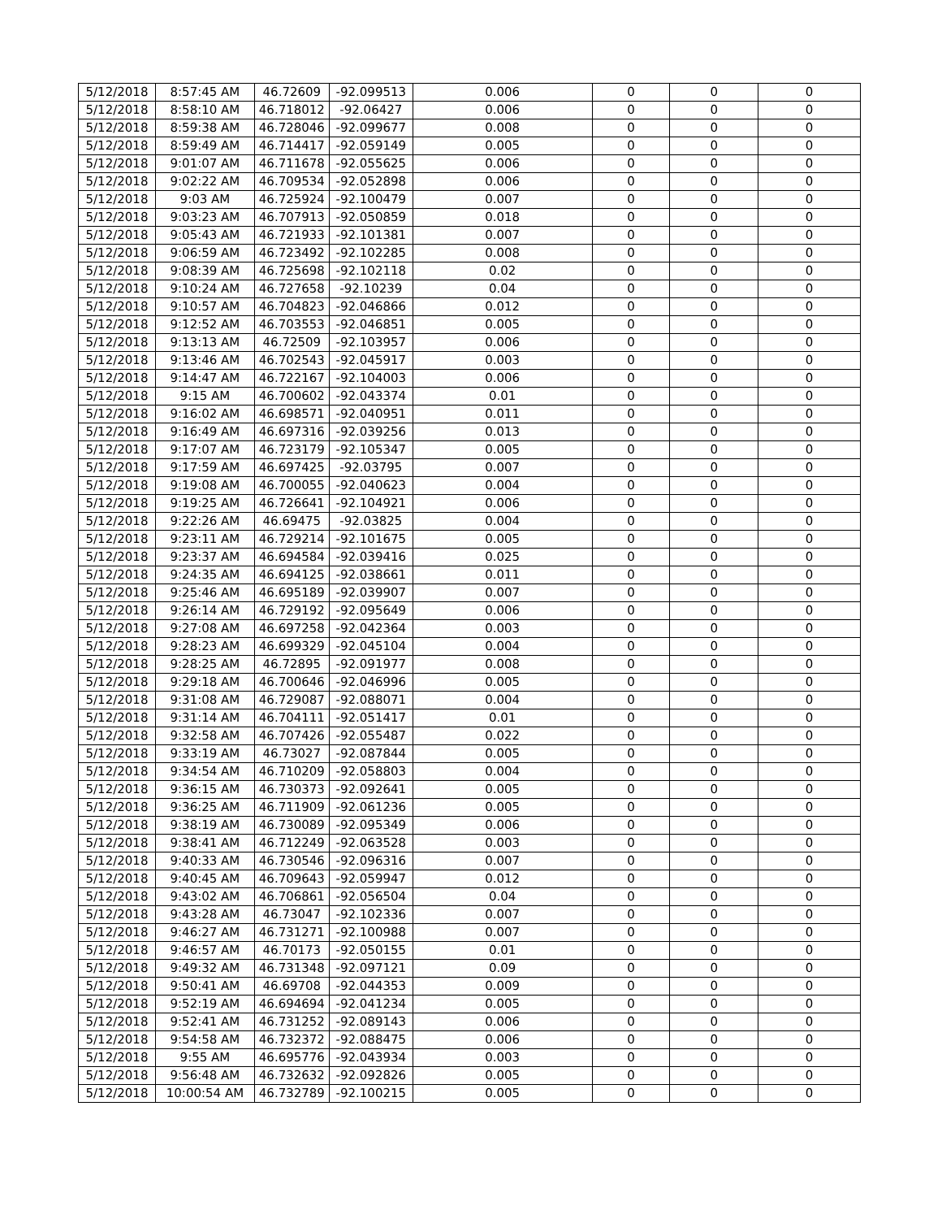| 5/12/2018 | 8:57:45 AM | 46.72609 | -92.099513 | 0.006 | 0 | 0 | 0 |
| 5/12/2018 | 8:58:10 AM | 46.718012 | -92.06427 | 0.006 | 0 | 0 | 0 |
| 5/12/2018 | 8:59:38 AM | 46.728046 | -92.099677 | 0.008 | 0 | 0 | 0 |
| 5/12/2018 | 8:59:49 AM | 46.714417 | -92.059149 | 0.005 | 0 | 0 | 0 |
| 5/12/2018 | 9:01:07 AM | 46.711678 | -92.055625 | 0.006 | 0 | 0 | 0 |
| 5/12/2018 | 9:02:22 AM | 46.709534 | -92.052898 | 0.006 | 0 | 0 | 0 |
| 5/12/2018 | 9:03 AM | 46.725924 | -92.100479 | 0.007 | 0 | 0 | 0 |
| 5/12/2018 | 9:03:23 AM | 46.707913 | -92.050859 | 0.018 | 0 | 0 | 0 |
| 5/12/2018 | 9:05:43 AM | 46.721933 | -92.101381 | 0.007 | 0 | 0 | 0 |
| 5/12/2018 | 9:06:59 AM | 46.723492 | -92.102285 | 0.008 | 0 | 0 | 0 |
| 5/12/2018 | 9:08:39 AM | 46.725698 | -92.102118 | 0.02 | 0 | 0 | 0 |
| 5/12/2018 | 9:10:24 AM | 46.727658 | -92.10239 | 0.04 | 0 | 0 | 0 |
| 5/12/2018 | 9:10:57 AM | 46.704823 | -92.046866 | 0.012 | 0 | 0 | 0 |
| 5/12/2018 | 9:12:52 AM | 46.703553 | -92.046851 | 0.005 | 0 | 0 | 0 |
| 5/12/2018 | 9:13:13 AM | 46.72509 | -92.103957 | 0.006 | 0 | 0 | 0 |
| 5/12/2018 | 9:13:46 AM | 46.702543 | -92.045917 | 0.003 | 0 | 0 | 0 |
| 5/12/2018 | 9:14:47 AM | 46.722167 | -92.104003 | 0.006 | 0 | 0 | 0 |
| 5/12/2018 | 9:15 AM | 46.700602 | -92.043374 | 0.01 | 0 | 0 | 0 |
| 5/12/2018 | 9:16:02 AM | 46.698571 | -92.040951 | 0.011 | 0 | 0 | 0 |
| 5/12/2018 | 9:16:49 AM | 46.697316 | -92.039256 | 0.013 | 0 | 0 | 0 |
| 5/12/2018 | 9:17:07 AM | 46.723179 | -92.105347 | 0.005 | 0 | 0 | 0 |
| 5/12/2018 | 9:17:59 AM | 46.697425 | -92.03795 | 0.007 | 0 | 0 | 0 |
| 5/12/2018 | 9:19:08 AM | 46.700055 | -92.040623 | 0.004 | 0 | 0 | 0 |
| 5/12/2018 | 9:19:25 AM | 46.726641 | -92.104921 | 0.006 | 0 | 0 | 0 |
| 5/12/2018 | 9:22:26 AM | 46.69475 | -92.03825 | 0.004 | 0 | 0 | 0 |
| 5/12/2018 | 9:23:11 AM | 46.729214 | -92.101675 | 0.005 | 0 | 0 | 0 |
| 5/12/2018 | 9:23:37 AM | 46.694584 | -92.039416 | 0.025 | 0 | 0 | 0 |
| 5/12/2018 | 9:24:35 AM | 46.694125 | -92.038661 | 0.011 | 0 | 0 | 0 |
| 5/12/2018 | 9:25:46 AM | 46.695189 | -92.039907 | 0.007 | 0 | 0 | 0 |
| 5/12/2018 | 9:26:14 AM | 46.729192 | -92.095649 | 0.006 | 0 | 0 | 0 |
| 5/12/2018 | 9:27:08 AM | 46.697258 | -92.042364 | 0.003 | 0 | 0 | 0 |
| 5/12/2018 | 9:28:23 AM | 46.699329 | -92.045104 | 0.004 | 0 | 0 | 0 |
| 5/12/2018 | 9:28:25 AM | 46.72895 | -92.091977 | 0.008 | 0 | 0 | 0 |
| 5/12/2018 | 9:29:18 AM | 46.700646 | -92.046996 | 0.005 | 0 | 0 | 0 |
| 5/12/2018 | 9:31:08 AM | 46.729087 | -92.088071 | 0.004 | 0 | 0 | 0 |
| 5/12/2018 | 9:31:14 AM | 46.704111 | -92.051417 | 0.01 | 0 | 0 | 0 |
| 5/12/2018 | 9:32:58 AM | 46.707426 | -92.055487 | 0.022 | 0 | 0 | 0 |
| 5/12/2018 | 9:33:19 AM | 46.73027 | -92.087844 | 0.005 | 0 | 0 | 0 |
| 5/12/2018 | 9:34:54 AM | 46.710209 | -92.058803 | 0.004 | 0 | 0 | 0 |
| 5/12/2018 | 9:36:15 AM | 46.730373 | -92.092641 | 0.005 | 0 | 0 | 0 |
| 5/12/2018 | 9:36:25 AM | 46.711909 | -92.061236 | 0.005 | 0 | 0 | 0 |
| 5/12/2018 | 9:38:19 AM | 46.730089 | -92.095349 | 0.006 | 0 | 0 | 0 |
| 5/12/2018 | 9:38:41 AM | 46.712249 | -92.063528 | 0.003 | 0 | 0 | 0 |
| 5/12/2018 | 9:40:33 AM | 46.730546 | -92.096316 | 0.007 | 0 | 0 | 0 |
| 5/12/2018 | 9:40:45 AM | 46.709643 | -92.059947 | 0.012 | 0 | 0 | 0 |
| 5/12/2018 | 9:43:02 AM | 46.706861 | -92.056504 | 0.04 | 0 | 0 | 0 |
| 5/12/2018 | 9:43:28 AM | 46.73047 | -92.102336 | 0.007 | 0 | 0 | 0 |
| 5/12/2018 | 9:46:27 AM | 46.731271 | -92.100988 | 0.007 | 0 | 0 | 0 |
| 5/12/2018 | 9:46:57 AM | 46.70173 | -92.050155 | 0.01 | 0 | 0 | 0 |
| 5/12/2018 | 9:49:32 AM | 46.731348 | -92.097121 | 0.09 | 0 | 0 | 0 |
| 5/12/2018 | 9:50:41 AM | 46.69708 | -92.044353 | 0.009 | 0 | 0 | 0 |
| 5/12/2018 | 9:52:19 AM | 46.694694 | -92.041234 | 0.005 | 0 | 0 | 0 |
| 5/12/2018 | 9:52:41 AM | 46.731252 | -92.089143 | 0.006 | 0 | 0 | 0 |
| 5/12/2018 | 9:54:58 AM | 46.732372 | -92.088475 | 0.006 | 0 | 0 | 0 |
| 5/12/2018 | 9:55 AM | 46.695776 | -92.043934 | 0.003 | 0 | 0 | 0 |
| 5/12/2018 | 9:56:48 AM | 46.732632 | -92.092826 | 0.005 | 0 | 0 | 0 |
| 5/12/2018 | 10:00:54 AM | 46.732789 | -92.100215 | 0.005 | 0 | 0 | 0 |